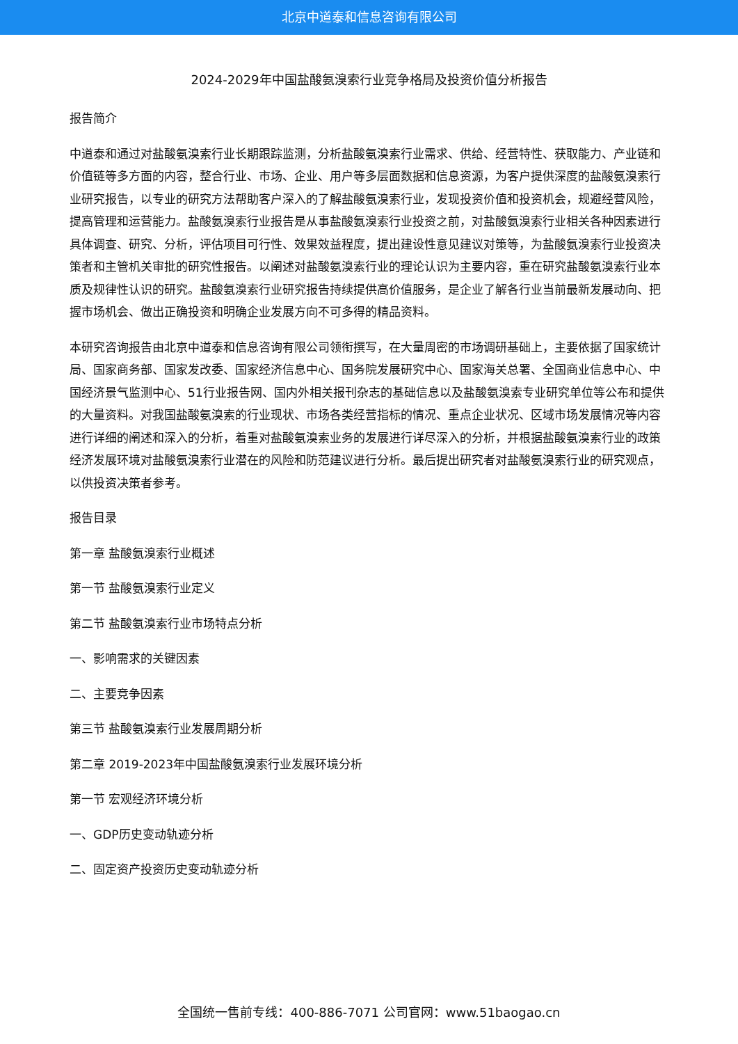北京中道泰和信息咨询有限公司
2024-2029年中国盐酸氨溴索行业竞争格局及投资价值分析报告
报告简介
中道泰和通过对盐酸氨溴索行业长期跟踪监测，分析盐酸氨溴索行业需求、供给、经营特性、获取能力、产业链和价值链等多方面的内容，整合行业、市场、企业、用户等多层面数据和信息资源，为客户提供深度的盐酸氨溴索行业研究报告，以专业的研究方法帮助客户深入的了解盐酸氨溴索行业，发现投资价值和投资机会，规避经营风险，提高管理和运营能力。盐酸氨溴索行业报告是从事盐酸氨溴索行业投资之前，对盐酸氨溴索行业相关各种因素进行具体调查、研究、分析，评估项目可行性、效果效益程度，提出建设性意见建议对策等，为盐酸氨溴索行业投资决策者和主管机关审批的研究性报告。以阐述对盐酸氨溴索行业的理论认识为主要内容，重在研究盐酸氨溴索行业本质及规律性认识的研究。盐酸氨溴索行业研究报告持续提供高价值服务，是企业了解各行业当前最新发展动向、把握市场机会、做出正确投资和明确企业发展方向不可多得的精品资料。
本研究咨询报告由北京中道泰和信息咨询有限公司领衔撰写，在大量周密的市场调研基础上，主要依据了国家统计局、国家商务部、国家发改委、国家经济信息中心、国务院发展研究中心、国家海关总署、全国商业信息中心、中国经济景气监测中心、51行业报告网、国内外相关报刊杂志的基础信息以及盐酸氨溴索专业研究单位等公布和提供的大量资料。对我国盐酸氨溴索的行业现状、市场各类经营指标的情况、重点企业状况、区域市场发展情况等内容进行详细的阐述和深入的分析，着重对盐酸氨溴索业务的发展进行详尽深入的分析，并根据盐酸氨溴索行业的政策经济发展环境对盐酸氨溴索行业潜在的风险和防范建议进行分析。最后提出研究者对盐酸氨溴索行业的研究观点，以供投资决策者参考。
报告目录
第一章 盐酸氨溴索行业概述
第一节 盐酸氨溴索行业定义
第二节 盐酸氨溴索行业市场特点分析
一、影响需求的关键因素
二、主要竞争因素
第三节 盐酸氨溴索行业发展周期分析
第二章 2019-2023年中国盐酸氨溴索行业发展环境分析
第一节 宏观经济环境分析
一、GDP历史变动轨迹分析
二、固定资产投资历史变动轨迹分析
全国统一售前专线：400-886-7071 公司官网：www.51baogao.cn